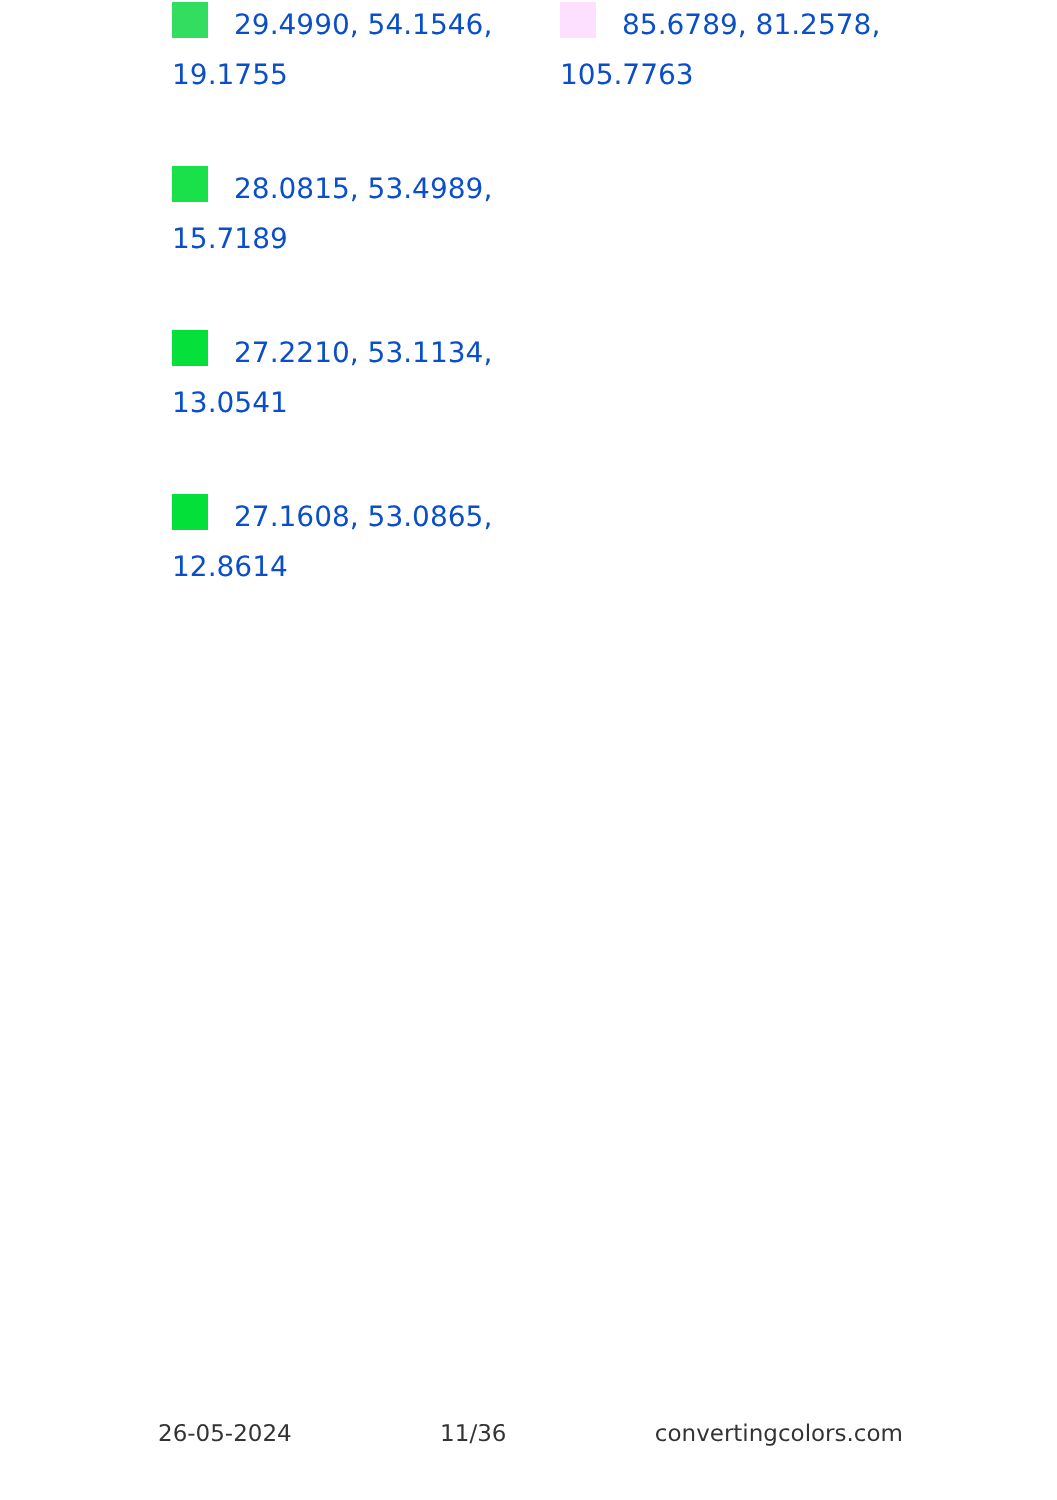29.4990, 54.1546, 19.1755
28.0815, 53.4989, 15.7189
27.2210, 53.1134, 13.0541
27.1608, 53.0865, 12.8614
85.6789, 81.2578, 105.7763
26-05-2024 11/36 convertingcolors.com